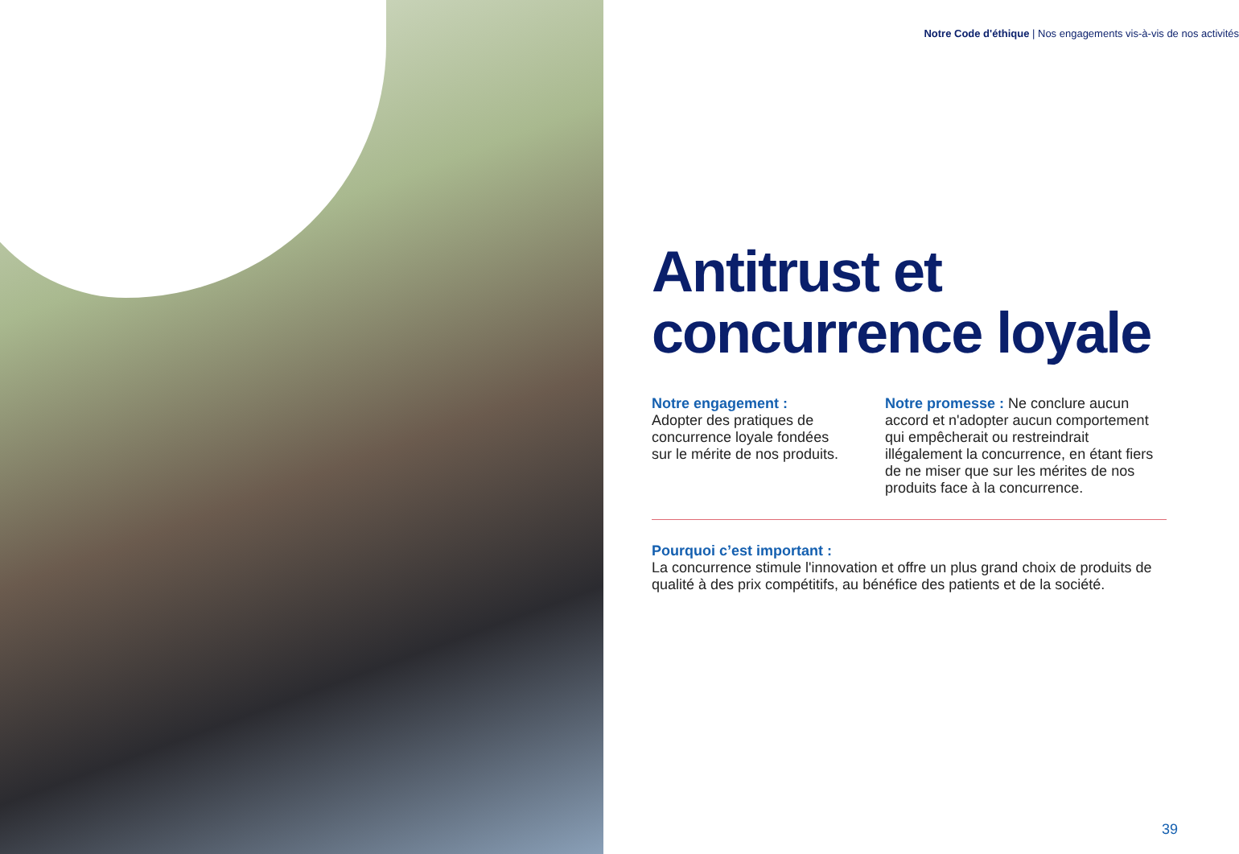Notre Code d'éthique | Nos engagements vis-à-vis de nos activités
Antitrust et concurrence loyale
Notre engagement :
Adopter des pratiques de concurrence loyale fondées sur le mérite de nos produits.
Notre promesse : Ne conclure aucun accord et n'adopter aucun comportement qui empêcherait ou restreindrait illégalement la concurrence, en étant fiers de ne miser que sur les mérites de nos produits face à la concurrence.
Pourquoi c’est important :
La concurrence stimule l'innovation et offre un plus grand choix de produits de qualité à des prix compétitifs, au bénéfice des patients et de la société.
39